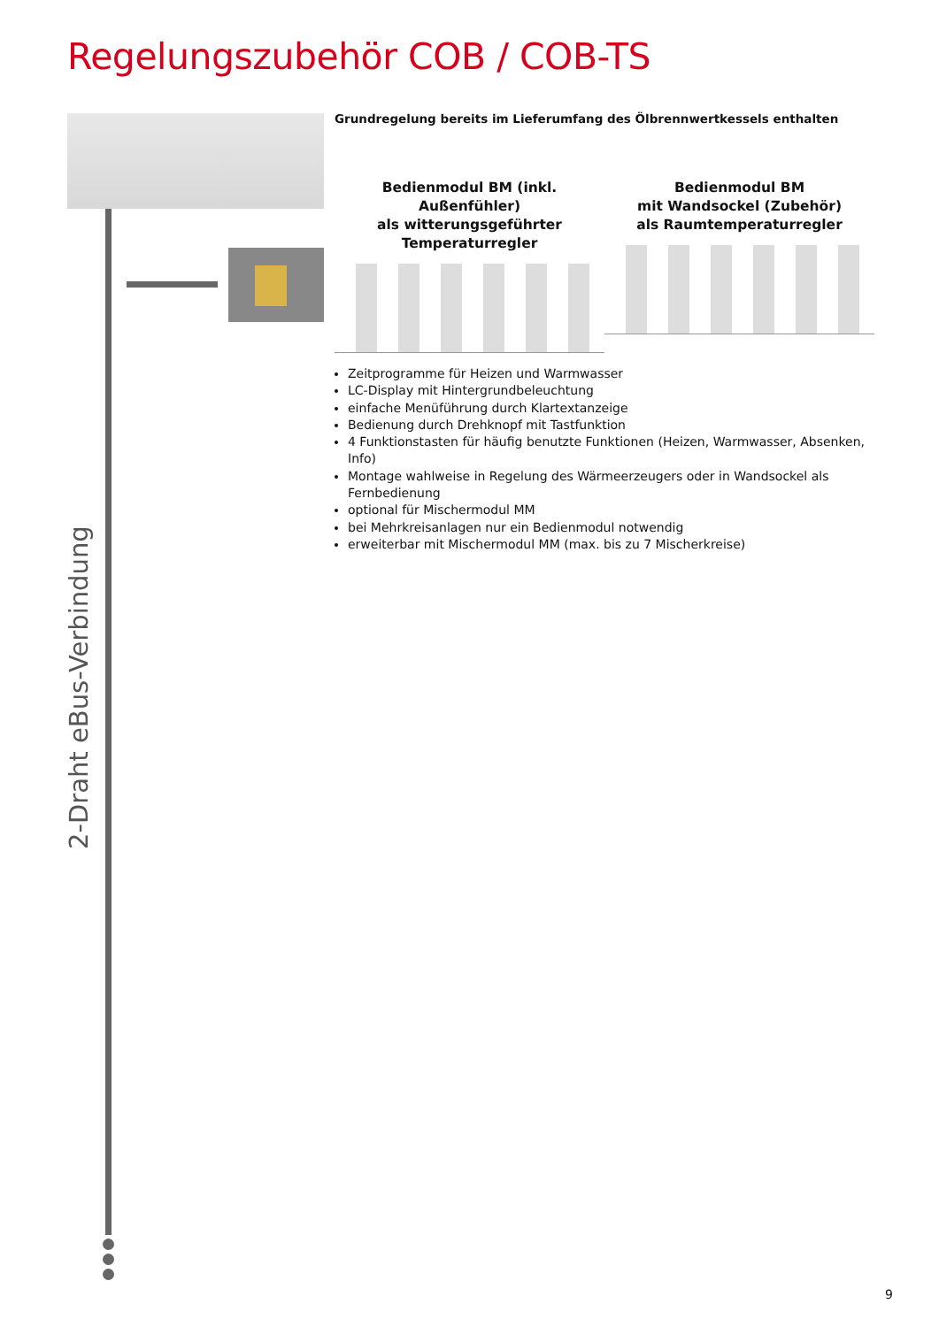Regelungszubehör COB / COB-TS
2-Draht eBus-Verbindung
Grundregelung bereits im Lieferumfang des Ölbrennwertkessels enthalten
Bedienmodul BM (inkl. Außenfühler)
als witterungsgeführter
Temperaturregler
Bedienmodul BM
mit Wandsockel (Zubehör)
als Raumtemperaturregler
Zeitprogramme für Heizen und Warmwasser
LC-Display mit Hintergrundbeleuchtung
einfache Menüführung durch Klartextanzeige
Bedienung durch Drehknopf mit Tastfunktion
4 Funktionstasten für häufig benutzte Funktionen (Heizen, Warmwasser, Absenken, Info)
Montage wahlweise in Regelung des Wärmeerzeugers oder in Wandsockel als Fernbedienung
optional für Mischermodul MM
bei Mehrkreisanlagen nur ein Bedienmodul notwendig
erweiterbar mit Mischermodul MM (max. bis zu 7 Mischerkreise)
9